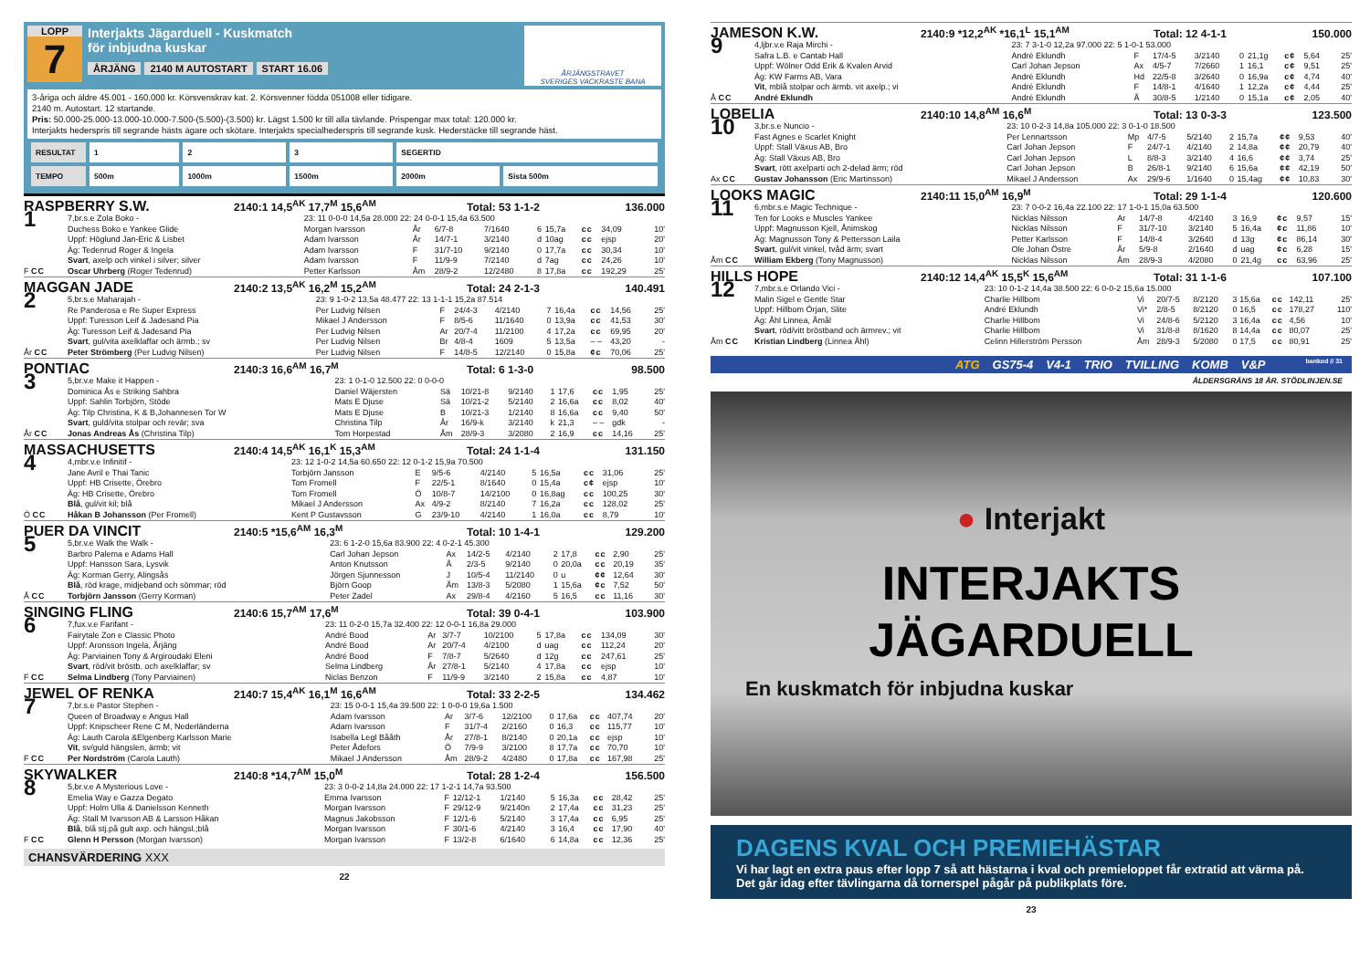LOPP
7
Interjakts Jägarduell - Kuskmatch
för inbjudna kuskar
ÅRJÄNG 2140 M AUTOSTART START 16.06
ÅRJÄNGSTRAVET
SVERIGES VACKRASTE BANA
3-åriga och äldre 45.001 - 160.000 kr. Körsvenskrav kat. 2. Körsvenner födda 051008 eller tidigare.
2140 m. Autostart. 12 startande.
Pris: 50.000-25.000-13.000-10.000-7.500-(5.500)-(3.500) kr. Lägst 1.500 kr till alla tävlande. Prispengar max total: 120.000 kr.
Interjakts hederspris till segrande hästs ägare och skötare. Interjakts specialhederspris till segrande kusk. Hederstäcke till segrande häst.
| RESULTAT | 1 | 2 | 3 | SEGERTID | |
| TEMPO | 500m | 1000m | 1500m | 2000m | Sista 500m |
RASPBERRY S.W. 2140:1 14,5<sup>AK</sup> 17,7<sup>M</sup> 15,6<sup>AM</sup> Total: 53 1-1-2 136.000
| 1 | 7,br.s.e Zola Boko - | 23: 11 0-0-0 14,5a 28.000 22: 24 0-0-1 15,4a 63.500 | | | | | | | | |
| | Duchess Boko e Yankee Glide | Morgan Ivarsson | År | 6/7-8 | 7/1640 | 6 | 15,7a | cc | 34,09 | 10' |
| | Uppf: Höglund Jan-Eric & Lisbet | Adam Ivarsson | År | 14/7-1 | 3/2140 | d | 10ag | cc | ejsp | 20' |
| | Äg: Tedenrud Roger & Ingela | Adam Ivarsson | F | 31/7-10 | 9/2140 | 0 | 17,7a | cc | 30,34 | 10' |
| | Svart , axelp och vinkel i silver; silver | Adam Ivarsson | F | 11/9-9 | 7/2140 | d | 7ag | cc | 24,26 | 10' |
| F CC | Oscar Uhrberg (Roger Tedenrud) | Petter Karlsson | Åm | 28/9-2 | 12/2480 | 8 | 17,8a | cc | 192,29 | 25' |
MAGGAN JADE 2140:2 13,5<sup>AK</sup> 16,2<sup>M</sup> 15,2<sup>AM</sup> Total: 24 2-1-3 140.491
| 2 | 5,br.s.e Maharajah - | 23: 9 1-0-2 13,5a 48.477 22: 13 1-1-1 15,2a 87.514 | | | | | | | | |
| | Re Panderosa e Re Super Express | Per Ludvig Nilsen | F | 24/4-3 | 4/2140 | 7 | 16,4a | cc | 14,56 | 25' |
| | Uppf: Turesson Leif & Jadesand Pia | Mikael J Andersson | F | 8/5-6 | 11/1640 | 0 | 13,9a | cc | 41,53 | 30' |
| | Äg: Turesson Leif & Jadesand Pia | Per Ludvig Nilsen | Ar | 20/7-4 | 11/2100 | 4 | 17,2a | cc | 69,95 | 20' |
| | Svart , gul/vita axelklaffar och ärmb.; sv | Per Ludvig Nilsen | Br | 4/8-4 | 1609 | 5 | 13,5a | – – | 43,20 | - |
| År CC | Peter Strömberg (Per Ludvig Nilsen) | Per Ludvig Nilsen | F | 14/8-5 | 12/2140 | 0 | 15,8a | ¢c | 70,06 | 25' |
PONTIAC 2140:3 16,6<sup>AM</sup> 16,7<sup>M</sup> Total: 6 1-3-0 98.500
| 3 | 5,br.v.e Make it Happen - | 23: 1 0-1-0 12.500 22: 0 0-0-0 | | | | | | | | |
| | Dominica Ås e Striking Sahbra | Daniel Wäjersten | Sä | 10/21-8 | 9/2140 | 1 | 17,6 | cc | 1,95 | 25' |
| | Uppf: Sahlin Torbjörn, Stöde | Mats E Djuse | Sä | 10/21-2 | 5/2140 | 2 | 16,6a | cc | 8,02 | 40' |
| | Äg: Tilp Christina, K & B,Johannesen Tor W | Mats E Djuse | B | 10/21-3 | 1/2140 | 8 | 16,6a | cc | 9,40 | 50' |
| | Svart , guld/vita stolpar och revär; sva | Christina Tilp | År | 16/9-k | 3/2140 | k | 21,3 | – – | gdk | - |
| År CC | Jonas Andreas Ås (Christina Tilp) | Tom Horpestad | Åm | 28/9-3 | 3/2080 | 2 | 16,9 | cc | 14,16 | 25' |
MASSACHUSETTS 2140:4 14,5<sup>AK</sup> 16,1<sup>K</sup> 15,3<sup>AM</sup> Total: 24 1-1-4 131.150
| 4 | 4,mbr.v.e Infinitif - | 23: 12 1-0-2 14,5a 60.650 22: 12 0-1-2 15,9a 70.500 | | | | | | | | |
| | Jane Avril e Thai Tanic | Torbjörn Jansson | E | 9/5-6 | 4/2140 | 5 | 16,5a | cc | 31,06 | 25' |
| | Uppf: HB Crisette, Örebro | Tom Fromell | F | 22/5-1 | 8/1640 | 0 | 15,4a | c¢ | ejsp | 10' |
| | Äg: HB Crisette, Örebro | Tom Fromell | Ö | 10/8-7 | 14/2100 | 0 | 16,8ag | cc | 100,25 | 30' |
| | Blå , gul/vit kil; blå | Mikael J Andersson | Ax | 4/9-2 | 8/2140 | 7 | 16,2a | cc | 128,02 | 25' |
| Ö CC | Håkan B Johansson (Per Fromell) | Kent P Gustavsson | G | 23/9-10 | 4/2140 | 1 | 16,0a | cc | 8,79 | 10' |
PUER DA VINCIT 2140:5 *15,6<sup>AM</sup> 16,3<sup>M</sup> Total: 10 1-4-1 129.200
| 5 | 5,br.v.e Walk the Walk - | 23: 6 1-2-0 15,6a 83.900 22: 4 0-2-1 45.300 | | | | | | | | |
| | Barbro Palema e Adams Hall | Carl Johan Jepson | Ax | 14/2-5 | 4/2140 | 2 | 17,8 | cc | 2,90 | 25' |
| | Uppf: Hansson Sara, Lysvik | Anton Knutsson | Å | 2/3-5 | 9/2140 | 0 | 20,0a | cc | 20,19 | 35' |
| | Äg: Korman Gerry, Alingsås | Jörgen Sjunnesson | J | 10/5-4 | 11/2140 | 0 | u | ¢¢ | 12,64 | 30' |
| | Blå , röd krage, midjeband och sömmar; röd | Björn Goop | Åm | 13/8-3 | 5/2080 | 1 | 15,6a | ¢c | 7,52 | 50' |
| Å CC | Torbjörn Jansson (Gerry Korman) | Peter Zadel | Ax | 29/8-4 | 4/2160 | 5 | 16,5 | cc | 11,16 | 30' |
SINGING FLING 2140:6 15,7<sup>AM</sup> 17,6<sup>M</sup> Total: 39 0-4-1 103.900
| 6 | 7,fux.v.e Farifant - | 23: 11 0-2-0 15,7a 32.400 22: 12 0-0-1 16,8a 29.000 | | | | | | | | |
| | Fairytale Zon e Classic Photo | André Bood | Ar | 3/7-7 | 10/2100 | 5 | 17,8a | cc | 134,09 | 30' |
| | Uppf: Aronsson Ingela, Årjäng | André Bood | Ar | 20/7-4 | 4/2100 | d | uag | cc | 112,24 | 20' |
| | Äg: Parviainen Tony & Argiroudaki Eleni | André Bood | F | 7/8-7 | 5/2640 | d | 12g | cc | 247,61 | 25' |
| | Svart , röd/vit bröstb. och axelklaffar; sv | Selma Lindberg | År | 27/8-1 | 5/2140 | 4 | 17,8a | cc | ejsp | 10' |
| F CC | Selma Lindberg (Tony Parviainen) | Niclas Benzon | F | 11/9-9 | 3/2140 | 2 | 15,8a | cc | 4,87 | 10' |
JEWEL OF RENKA 2140:7 15,4<sup>AK</sup> 16,1<sup>M</sup> 16,6<sup>AM</sup> Total: 33 2-2-5 134.462
| 7 | 7,br.s.e Pastor Stephen - | 23: 15 0-0-1 15,4a 39.500 22: 1 0-0-0 19,6a 1.500 | | | | | | | | |
| | Queen of Broadway e Angus Hall | Adam Ivarsson | Ar | 3/7-6 | 12/2100 | 0 | 17,6a | cc | 407,74 | 20' |
| | Uppf: Knipscheer Rene C M, Nederländerna | Adam Ivarsson | F | 31/7-4 | 2/2160 | 0 | 16,3 | cc | 115,77 | 10' |
| | Äg: Lauth Carola &Elgenberg Karlsson Marie | Isabella Legl Bååth | År | 27/8-1 | 8/2140 | 0 | 20,1a | cc | ejsp | 10' |
| | Vit , sv/guld hängslen, ärmb; vit | Peter Ådefors | Ö | 7/9-9 | 3/2100 | 8 | 17,7a | cc | 70,70 | 10' |
| F CC | Per Nordström (Carola Lauth) | Mikael J Andersson | Åm | 28/9-2 | 4/2480 | 0 | 17,8a | cc | 167,98 | 25' |
SKYWALKER 2140:8 *14,7<sup>AM</sup> 15,0<sup>M</sup> Total: 28 1-2-4 156.500
| 8 | 5,br.v.e A Mysterious Love - | 23: 3 0-0-2 14,8a 24.000 22: 17 1-2-1 14,7a 93.500 | | | | | | | | |
| | Emelia Way e Gazza Degato | Emma Ivarsson | F | 12/12-1 | 1/2140 | 5 | 16,3a | cc | 28,42 | 25' |
| | Uppf: Holm Ulla & Danielsson Kenneth | Morgan Ivarsson | F | 29/12-9 | 9/2140n | 2 | 17,4a | cc | 31,23 | 25' |
| | Äg: Stall M Ivarsson AB & Larsson Håkan | Magnus Jakobsson | F | 12/1-6 | 5/2140 | 3 | 17,4a | cc | 6,95 | 25' |
| | Blå , blå stj.på gult axp. och hängsl.;blå | Morgan Ivarsson | F | 30/1-6 | 4/2140 | 3 | 16,4 | cc | 17,90 | 40' |
| F CC | Glenn H Persson (Morgan Ivarsson) | Morgan Ivarsson | F | 13/2-8 | 6/1640 | 6 | 14,8a | cc | 12,36 | 25' |
CHANSVÄRDERING XXX
22
JAMESON K.W. 2140:9 *12,2<sup>AK</sup> *16,1<sup>L</sup> 15,1<sup>AM</sup> Total: 12 4-1-1 150.000
| 9 | 4,ljbr.v.e Raja Mirchi - | 23: 7 3-1-0 12,2a 97.000 22: 5 1-0-1 53.000 | | | | | | | | |
| | Safra L.B. e Cantab Hall | André Eklundh | F | 17/4-5 | 3/2140 | 0 | 21,1g | c¢ | 5,64 | 25' |
| | Uppf: Wölner Odd Erik & Kvalen Arvid | Carl Johan Jepson | Ax | 4/5-7 | 7/2660 | 1 | 16,1 | c¢ | 9,51 | 25' |
| | Äg: KW Farms AB, Vara | André Eklundh | Hd | 22/5-8 | 3/2640 | 0 | 16,9a | c¢ | 4,74 | 40' |
| | Vit , mblå stolpar och ärmb. vit axelp.; vi | André Eklundh | F | 14/8-1 | 4/1640 | 1 | 12,2a | c¢ | 4,44 | 25' |
| Å CC | André Eklundh | André Eklundh | Å | 30/8-5 | 1/2140 | 0 | 15,1a | c¢ | 2,05 | 40' |
LOBELIA 2140:10 14,8<sup>AM</sup> 16,6<sup>M</sup> Total: 13 0-3-3 123.500
| 10 | 3,br.s.e Nuncio - | 23: 10 0-2-3 14,8a 105.000 22: 3 0-1-0 18.500 | | | | | | | | |
| | Fast Agnes e Scarlet Knight | Per Lennartsson | Mp | 4/7-5 | 5/2140 | 2 | 15,7a | ¢¢ | 9,53 | 40' |
| | Uppf: Stall Växus AB, Bro | Carl Johan Jepson | F | 24/7-1 | 4/2140 | 2 | 14,8a | ¢¢ | 20,79 | 40' |
| | Äg: Stall Växus AB, Bro | Carl Johan Jepson | L | 8/8-3 | 3/2140 | 4 | 16,6 | ¢¢ | 3,74 | 25' |
| | Svart , rött axelparti och 2-delad ärm; röd | Carl Johan Jepson | B | 26/8-1 | 9/2140 | 6 | 15,6a | ¢¢ | 42,19 | 50' |
| Ax CC | Gustav Johansson (Eric Martinsson) | Mikael J Andersson | Ax | 29/9-6 | 1/1640 | 0 | 15,4ag | ¢¢ | 10,83 | 30' |
LOOKS MAGIC 2140:11 15,0<sup>AM</sup> 16,9<sup>M</sup> Total: 29 1-1-4 120.600
| 11 | 6,mbr.s.e Magic Technique - | 23: 7 0-0-2 16,4a 22.100 22: 17 1-0-1 15,0a 63.500 | | | | | | | | |
| | Ten for Looks e Muscles Yankee | Nicklas Nilsson | Ar | 14/7-8 | 4/2140 | 3 | 16,9 | ¢c | 9,57 | 15' |
| | Uppf: Magnusson Kjell, Ånimskog | Nicklas Nilsson | F | 31/7-10 | 3/2140 | 5 | 16,4a | ¢c | 11,86 | 10' |
| | Äg: Magnusson Tony & Pettersson Laila | Petter Karlsson | F | 14/8-4 | 3/2640 | d | 13g | ¢c | 86,14 | 30' |
| | Svart , gul/vit vinkel, tvåd ärm; svart | Ole Johan Östre | År | 5/9-8 | 2/1640 | d | uag | ¢c | 6,28 | 15' |
| Åm CC | William Ekberg (Tony Magnusson) | Nicklas Nilsson | Åm | 28/9-3 | 4/2080 | 0 | 21,4g | cc | 63,96 | 25' |
HILLS HOPE 2140:12 14,4<sup>AK</sup> 15,5<sup>K</sup> 15,6<sup>AM</sup> Total: 31 1-1-6 107.100
| 12 | 7,mbr.s.e Orlando Vici - | 23: 10 0-1-2 14,4a 38.500 22: 6 0-0-2 15,6a 15.000 | | | | | | | | |
| | Malin Sigel e Gentle Star | Charlie Hillbom | Vi | 20/7-5 | 8/2120 | 3 | 15,6a | cc | 142,11 | 25' |
| | Uppf: Hillbom Örjan, Slite | André Eklundh | Vi* | 2/8-5 | 8/2120 | 0 | 16,5 | cc | 178,27 | 110' |
| | Äg: Åhl Linnea, Åmål | Charlie Hillbom | Vi | 24/8-6 | 5/2120 | 3 | 16,4a | cc | 4,56 | 10' |
| | Svart , röd/vitt bröstband och ärmrev.; vit | Charlie Hillbom | Vi | 31/8-8 | 8/1620 | 8 | 14,4a | cc | 80,07 | 25' |
| Åm CC | Kristian Lindberg (Linnea Åhl) | Celinn Hillerström Persson | Åm | 28/9-3 | 5/2080 | 0 | 17,5 | cc | 80,91 | 25' |
ATG GS75-4 V4-1 TRIO TVILLING KOMB V&P bankod // 31
ÅLDERSGRÄNS 18 ÅR. STÖDLINJEN.SE
● Interjakt
INTERJAKTS
JÄGARDUELL
En kuskmatch för inbjudna kuskar
DAGENS KVAL OCH PREMIEHÄSTAR
Vi har lagt en extra paus efter lopp 7 så att hästarna i kval och premieloppet får extratid att värma på. Det går idag efter tävlingarna då tornerspel pågår på publikplats före.
23